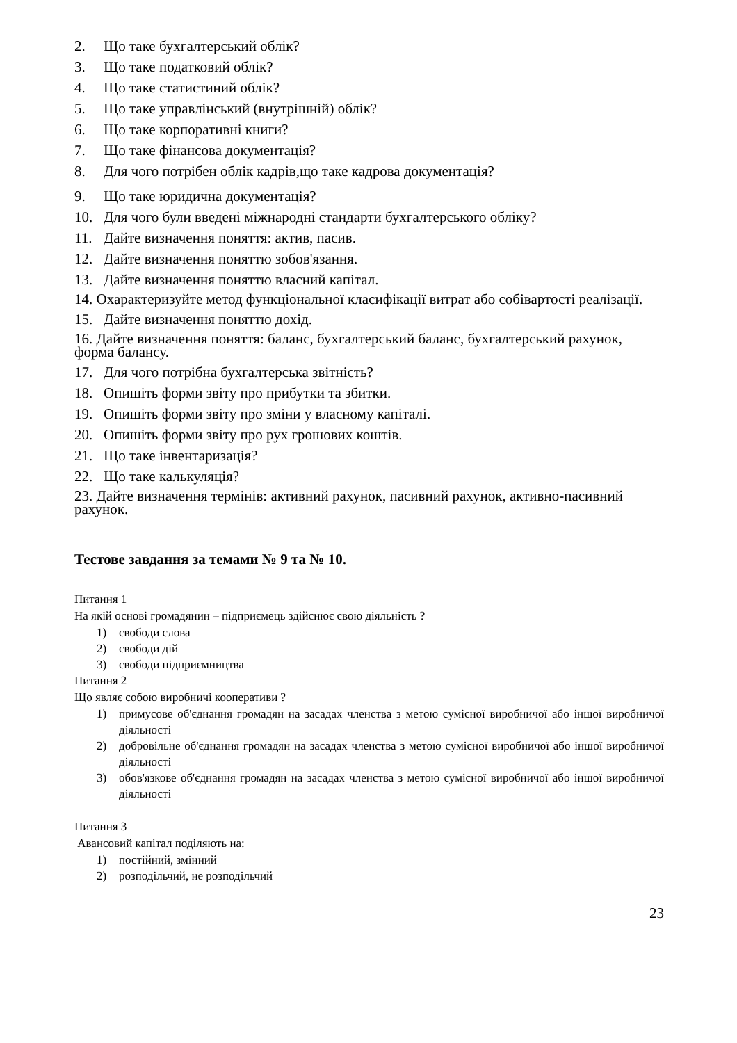2. Що таке бухгалтерський облік?
3. Що таке податковий облік?
4. Що таке статистиний облік?
5. Що таке управлінський (внутрішній) облік?
6. Що таке корпоративні книги?
7. Що таке фінансова документація?
8. Для чого потрібен облік кадрів,що таке кадрова документація?
9. Що таке юридична документація?
10. Для чого були введені міжнародні стандарти бухгалтерського обліку?
11. Дайте визначення поняття: актив, пасив.
12. Дайте визначення поняттю зобов'язання.
13. Дайте визначення поняттю власний капітал.
14. Охарактеризуйте метод функціональної класифікації витрат або собівартості реалізації.
15. Дайте визначення поняттю дохід.
16. Дайте визначення поняття: баланс, бухгалтерський баланс, бухгалтерський рахунок, форма балансу.
17. Для чого потрібна бухгалтерська звітність?
18. Опишіть форми звіту про прибутки та збитки.
19. Опишіть форми звіту про зміни у власному капіталі.
20. Опишіть форми звіту про рух грошових коштів.
21. Що таке інвентаризація?
22. Що таке калькуляція?
23. Дайте визначення термінів: активний рахунок, пасивний рахунок, активно-пасивний рахунок.
Тестове завдання за темами № 9 та № 10.
Питання 1
На якій основі громадянин – підприємець здійснює свою діяльність ?
1) свободи слова
2) свободи дій
3) свободи підприємництва
Питання 2
Що являє собою виробничі кооперативи ?
1) примусове об'єднання громадян на засадах членства з метою сумісної виробничої або іншої виробничої діяльності
2) добровільне об'єднання громадян на засадах членства з метою сумісної виробничої або іншої виробничої діяльності
3) обов'язкове об'єднання громадян на засадах членства з метою сумісної виробничої або іншої виробничої діяльності
Питання 3
Авансовий капітал поділяють на:
1) постійний, змінний
2) розподільчий, не розподільчий
23